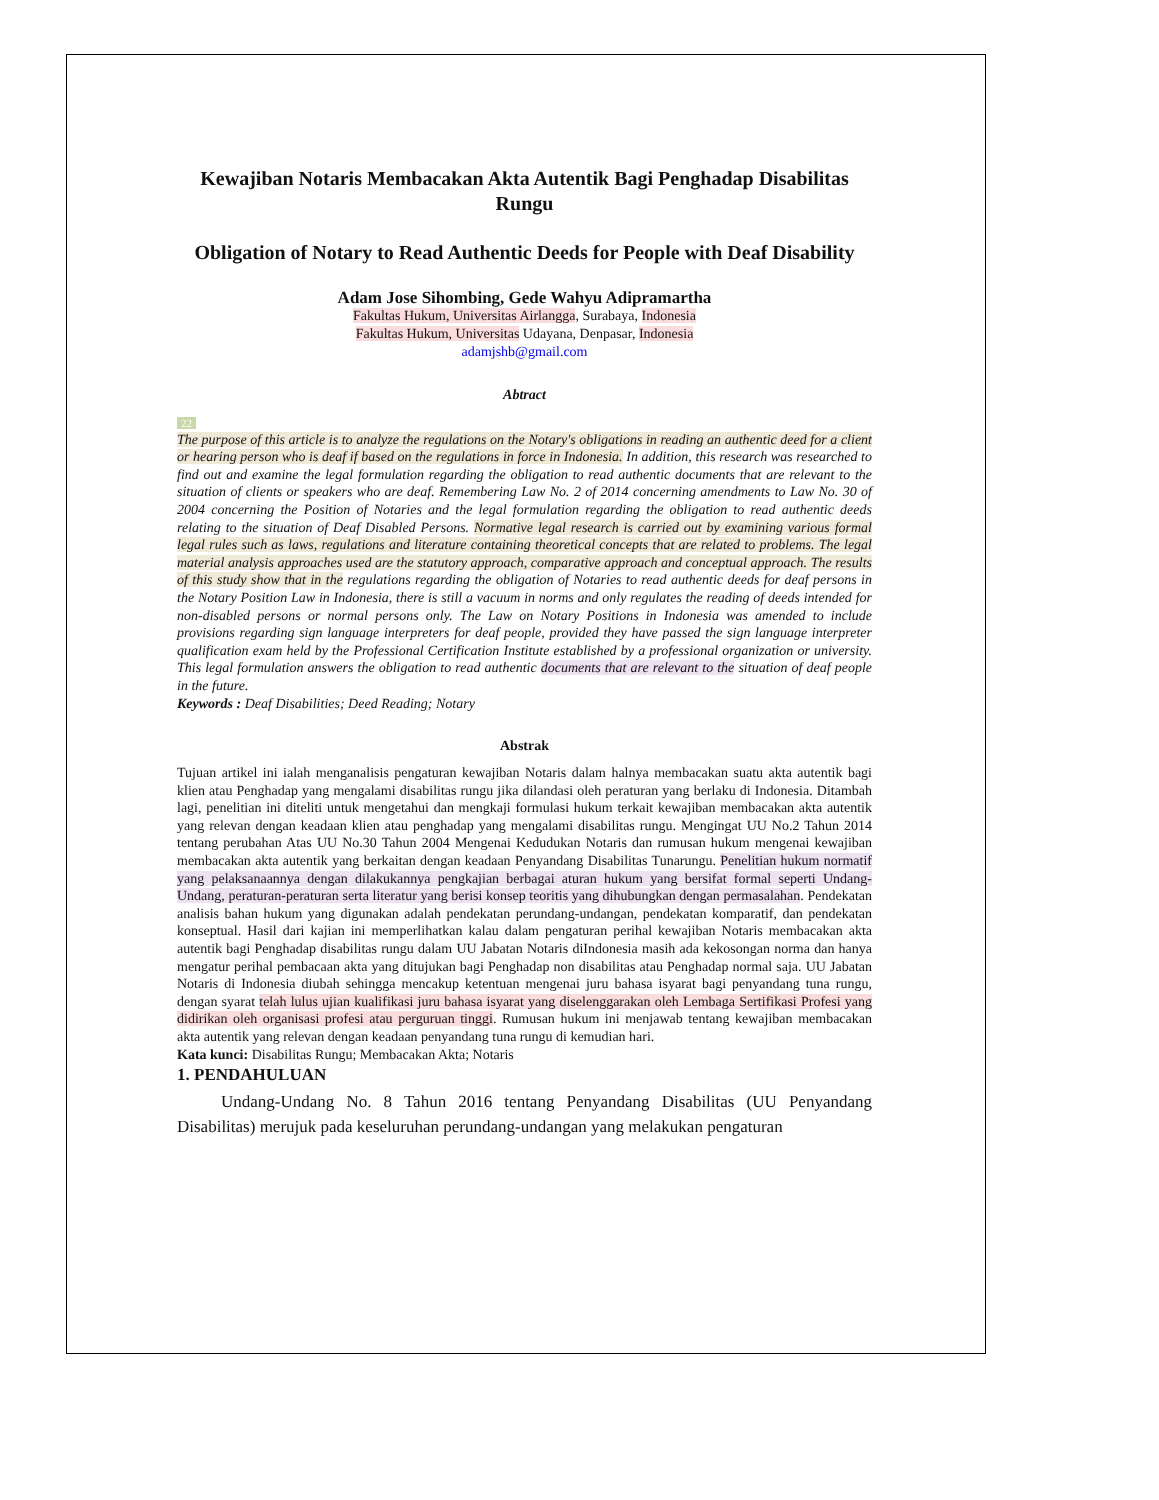Kewajiban Notaris Membacakan Akta Autentik Bagi Penghadap Disabilitas Rungu
Obligation of Notary to Read Authentic Deeds for People with Deaf Disability
Adam Jose Sihombing, Gede Wahyu Adipramartha
Fakultas Hukum, Universitas Airlangga, Surabaya, Indonesia
Fakultas Hukum, Universitas Udayana, Denpasar, Indonesia
adamjshb@gmail.com
Abtract
22
The purpose of this article is to analyze the regulations on the Notary's obligations in reading an authentic deed for a client or hearing person who is deaf if based on the regulations in force in Indonesia. In addition, this research was researched to find out and examine the legal formulation regarding the obligation to read authentic documents that are relevant to the situation of clients or speakers who are deaf. Remembering Law No. 2 of 2014 concerning amendments to Law No. 30 of 2004 concerning the Position of Notaries and the legal formulation regarding the obligation to read authentic deeds relating to the situation of Deaf Disabled Persons. Normative legal research is carried out by examining various formal legal rules such as laws, regulations and literature containing theoretical concepts that are related to problems. The legal material analysis approaches used are the statutory approach, comparative approach and conceptual approach. The results of this study show that in the regulations regarding the obligation of Notaries to read authentic deeds for deaf persons in the Notary Position Law in Indonesia, there is still a vacuum in norms and only regulates the reading of deeds intended for non-disabled persons or normal persons only. The Law on Notary Positions in Indonesia was amended to include provisions regarding sign language interpreters for deaf people, provided they have passed the sign language interpreter qualification exam held by the Professional Certification Institute established by a professional organization or university. This legal formulation answers the obligation to read authentic documents that are relevant to the situation of deaf people in the future.
Keywords : Deaf Disabilities; Deed Reading; Notary
Abstrak
Tujuan artikel ini ialah menganalisis pengaturan kewajiban Notaris dalam halnya membacakan suatu akta autentik bagi klien atau Penghadap yang mengalami disabilitas rungu jika dilandasi oleh peraturan yang berlaku di Indonesia. Ditambah lagi, penelitian ini diteliti untuk mengetahui dan mengkaji formulasi hukum terkait kewajiban membacakan akta autentik yang relevan dengan keadaan klien atau penghadap yang mengalami disabilitas rungu. Mengingat UU No.2 Tahun 2014 tentang perubahan Atas UU No.30 Tahun 2004 Mengenai Kedudukan Notaris dan rumusan hukum mengenai kewajiban membacakan akta autentik yang berkaitan dengan keadaan Penyandang Disabilitas Tunarungu. Penelitian hukum normatif yang pelaksanaannya dengan dilakukannya pengkajian berbagai aturan hukum yang bersifat formal seperti Undang-Undang, peraturan-peraturan serta literatur yang berisi konsep teoritis yang dihubungkan dengan permasalahan. Pendekatan analisis bahan hukum yang digunakan adalah pendekatan perundang-undangan, pendekatan komparatif, dan pendekatan konseptual. Hasil dari kajian ini memperlihatkan kalau dalam pengaturan perihal kewajiban Notaris membacakan akta autentik bagi Penghadap disabilitas rungu dalam UU Jabatan Notaris diIndonesia masih ada kekosongan norma dan hanya mengatur perihal pembacaan akta yang ditujukan bagi Penghadap non disabilitas atau Penghadap normal saja. UU Jabatan Notaris di Indonesia diubah sehingga mencakup ketentuan mengenai juru bahasa isyarat bagi penyandang tuna rungu, dengan syarat telah lulus ujian kualifikasi juru bahasa isyarat yang diselenggarakan oleh Lembaga Sertifikasi Profesi yang didirikan oleh organisasi profesi atau perguruan tinggi. Rumusan hukum ini menjawab tentang kewajiban membacakan akta autentik yang relevan dengan keadaan penyandang tuna rungu di kemudian hari.
Kata kunci: Disabilitas Rungu; Membacakan Akta; Notaris
1. PENDAHULUAN
Undang-Undang No. 8 Tahun 2016 tentang Penyandang Disabilitas (UU Penyandang Disabilitas) merujuk pada keseluruhan perundang-undangan yang melakukan pengaturan